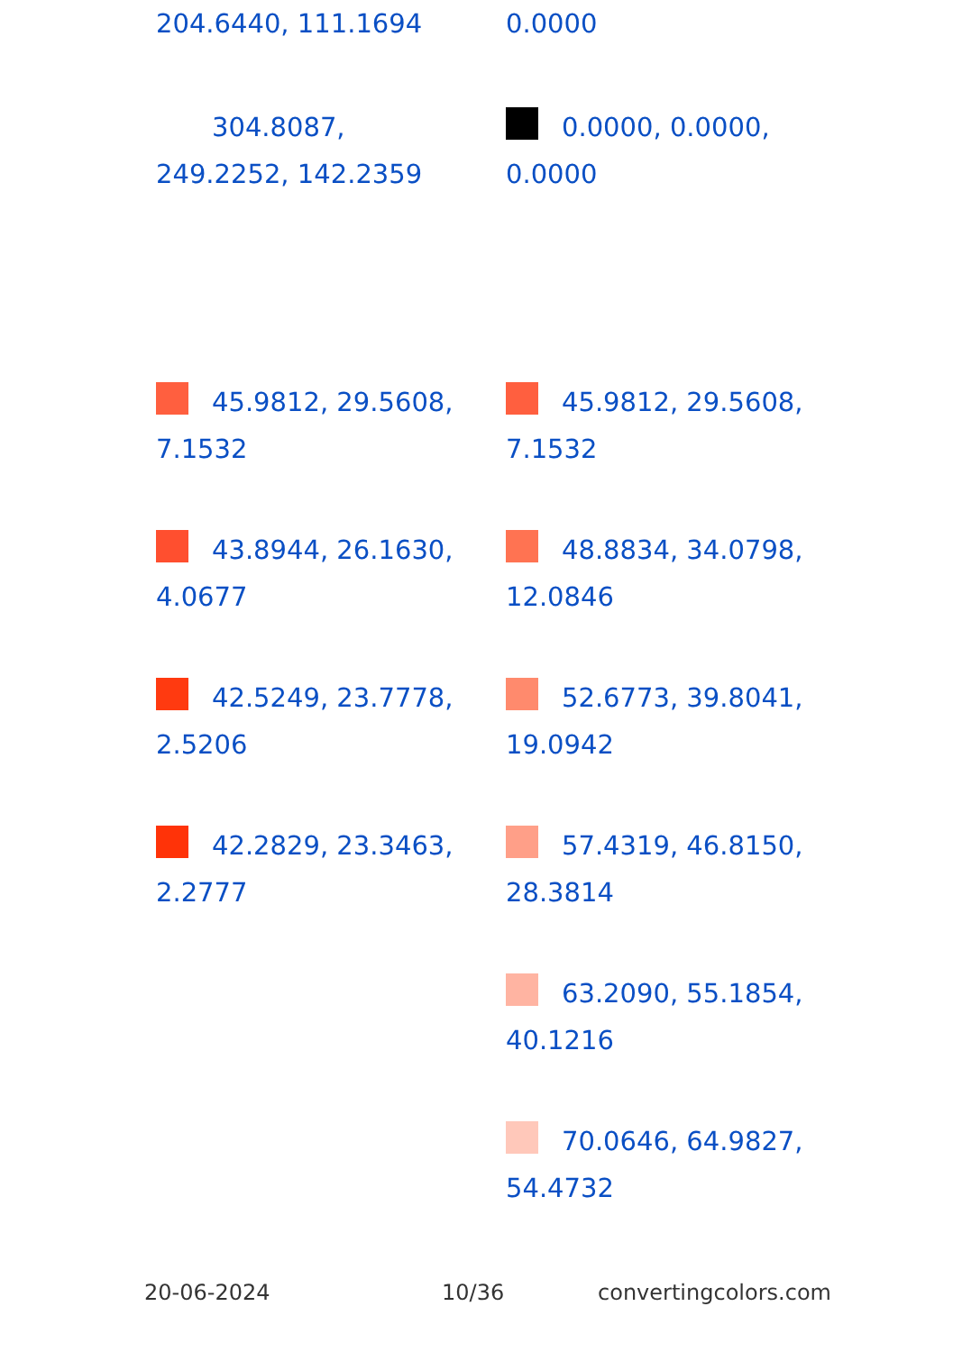204.6440, 111.1694 0.0000
304.8087, 249.2252, 142.2359
0.0000, 0.0000, 0.0000
45.9812, 29.5608, 7.1532
45.9812, 29.5608, 7.1532
43.8944, 26.1630, 4.0677
48.8834, 34.0798, 12.0846
42.5249, 23.7778, 2.5206
52.6773, 39.8041, 19.0942
42.2829, 23.3463, 2.2777
57.4319, 46.8150, 28.3814
63.2090, 55.1854, 40.1216
70.0646, 64.9827, 54.4732
20-06-2024 10/36 convertingcolors.com